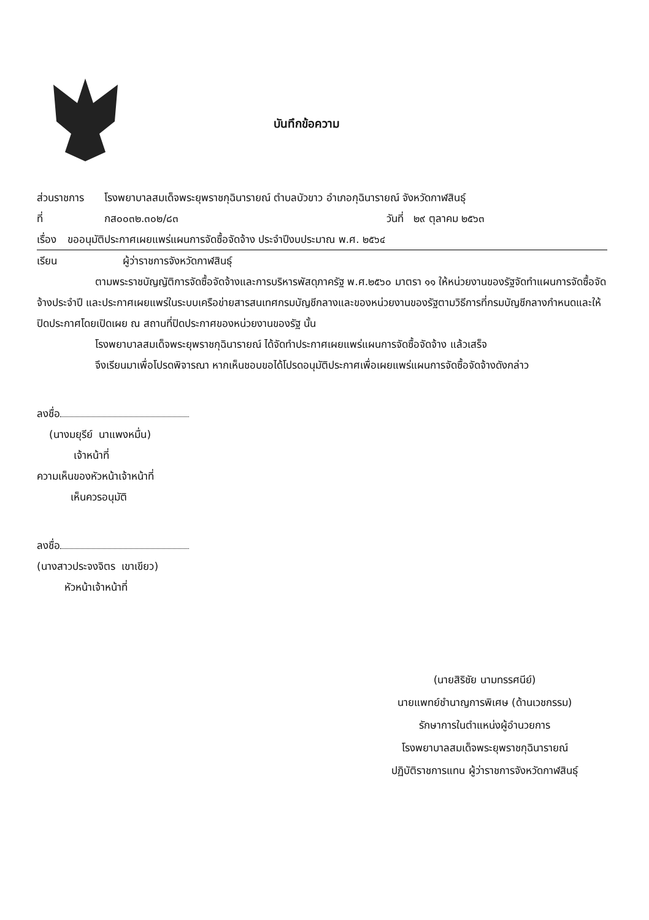บันทึกข้อความ
ส่วนราชการ โรงพยาบาลสมเด็จพระยุพราชกุฉินารายณ์ ตำบลบัวขาว อำเภอกุฉินารายณ์ จังหวัดกาฬสินธุ์
ที่ กส๐๐๓๒.๓๐๒/๘๓ วันที่ ๒๙ ตุลาคม ๒๕๖๓
เรื่อง ขออนุมัติประกาศเผยแพร่แผนการจัดซื้อจัดจ้าง ประจำปีงบประมาณ พ.ศ. ๒๕๖๔
เรียน ผู้ว่าราชการจังหวัดกาฬสินธุ์
ตามพระราชบัญญัติการจัดซื้อจัดจ้างและการบริหารพัสดุภาครัฐ พ.ศ.๒๕๖๐ มาตรา ๑๑ ให้หน่วยงานของรัฐจัดทำแผนการจัดซื้อจัดจ้างประจำปี และประกาศเผยแพร่ในระบบเครือข่ายสารสนเทศกรมบัญชีกลางและของหน่วยงานของรัฐตามวิธีการที่กรมบัญชีกลางกำหนดและให้ปิดประกาศโดยเปิดเผย ณ สถานที่ปิดประกาศของหน่วยงานของรัฐ นั้น
โรงพยาบาลสมเด็จพระยุพราชกุฉินารายณ์ ได้จัดทำประกาศเผยแพร่แผนการจัดซื้อจัดจ้าง แล้วเสร็จ
จึงเรียนมาเพื่อโปรดพิจารณา หากเห็นชอบขอได้โปรดอนุมัติประกาศเพื่อเผยแพร่แผนการจัดซื้อจัดจ้างดังกล่าว
ลงชื่อ
(นางมยุรีย์ นาแพงหมื่น)
เจ้าหน้าที่
ความเห็นของหัวหน้าเจ้าหน้าที่
เห็นควรอนุมัติ
ลงชื่อ
(นางสาวประจงจิตร เขาเขียว)
หัวหน้าเจ้าหน้าที่
(นายสิริชัย นามทรรศนีย์)
นายแพทย์ชำนาญการพิเศษ (ด้านเวชกรรม)
รักษาการในตำแหน่งผู้อำนวยการ
โรงพยาบาลสมเด็จพระยุพราชกุฉินารายณ์
ปฏิบัติราชการแทน ผู้ว่าราชการจังหวัดกาฬสินธุ์